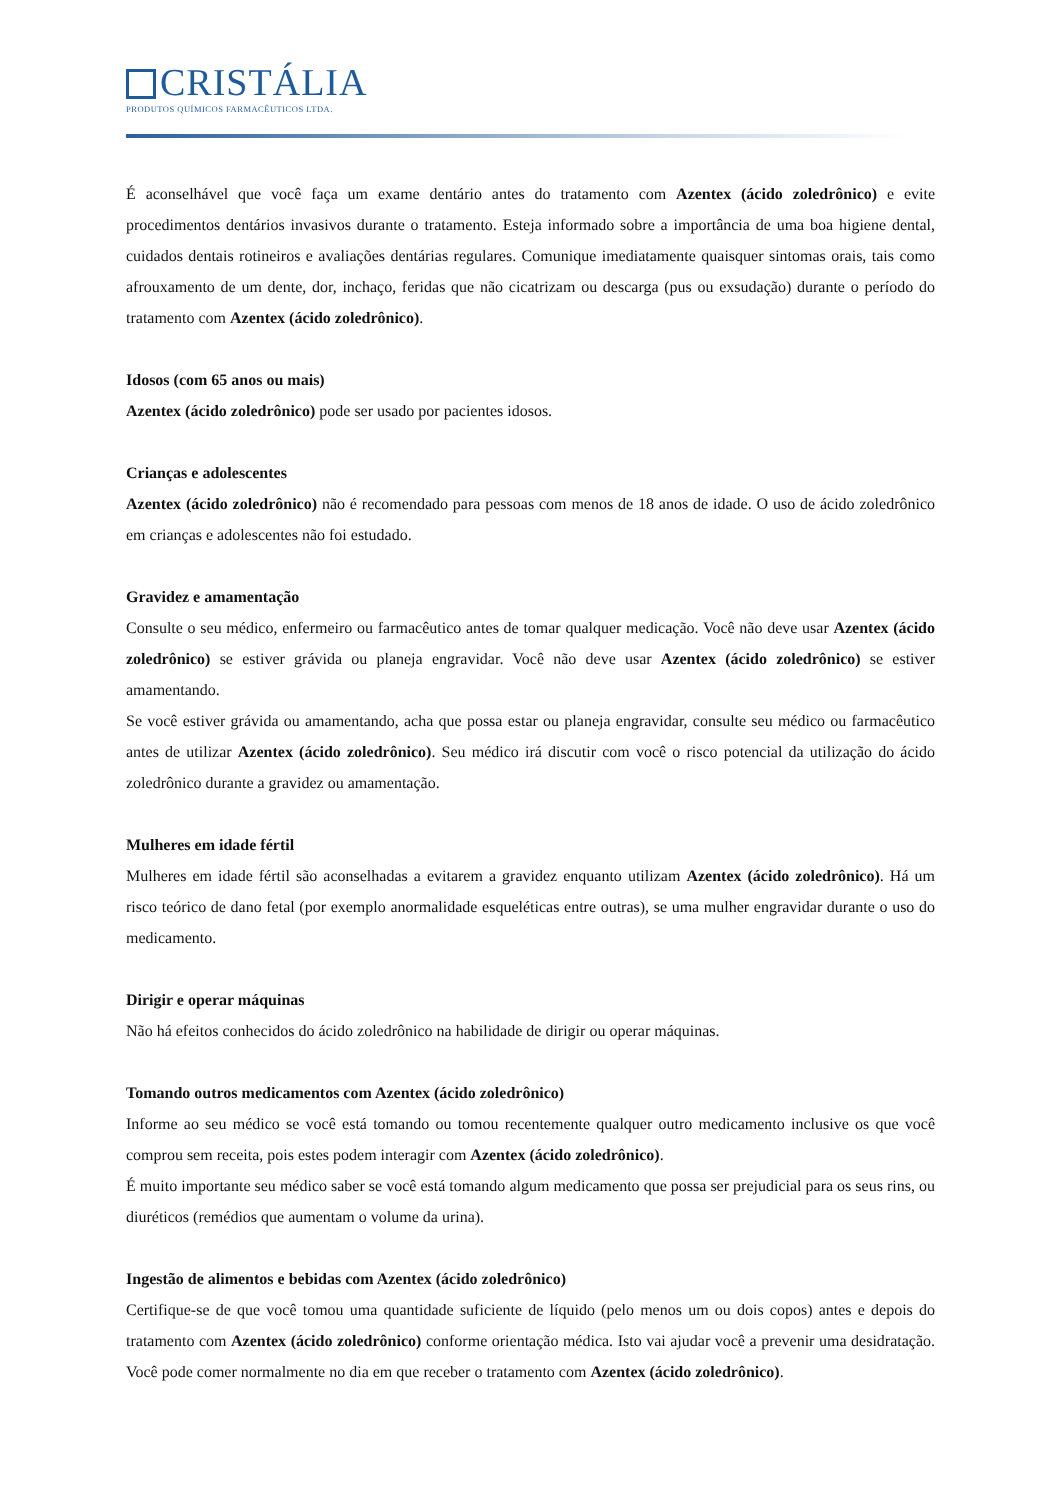CRISTÁLIA
PRODUTOS QUÍMICOS FARMACÊUTICOS LTDA.
É aconselhável que você faça um exame dentário antes do tratamento com Azentex (ácido zoledrônico) e evite procedimentos dentários invasivos durante o tratamento. Esteja informado sobre a importância de uma boa higiene dental, cuidados dentais rotineiros e avaliações dentárias regulares. Comunique imediatamente quaisquer sintomas orais, tais como afrouxamento de um dente, dor, inchaço, feridas que não cicatrizam ou descarga (pus ou exsudação) durante o período do tratamento com Azentex (ácido zoledrônico).
Idosos (com 65 anos ou mais)
Azentex (ácido zoledrônico) pode ser usado por pacientes idosos.
Crianças e adolescentes
Azentex (ácido zoledrônico) não é recomendado para pessoas com menos de 18 anos de idade. O uso de ácido zoledrônico em crianças e adolescentes não foi estudado.
Gravidez e amamentação
Consulte o seu médico, enfermeiro ou farmacêutico antes de tomar qualquer medicação. Você não deve usar Azentex (ácido zoledrônico) se estiver grávida ou planeja engravidar. Você não deve usar Azentex (ácido zoledrônico) se estiver amamentando.
Se você estiver grávida ou amamentando, acha que possa estar ou planeja engravidar, consulte seu médico ou farmacêutico antes de utilizar Azentex (ácido zoledrônico). Seu médico irá discutir com você o risco potencial da utilização do ácido zoledrônico durante a gravidez ou amamentação.
Mulheres em idade fértil
Mulheres em idade fértil são aconselhadas a evitarem a gravidez enquanto utilizam Azentex (ácido zoledrônico). Há um risco teórico de dano fetal (por exemplo anormalidade esqueléticas entre outras), se uma mulher engravidar durante o uso do medicamento.
Dirigir e operar máquinas
Não há efeitos conhecidos do ácido zoledrônico na habilidade de dirigir ou operar máquinas.
Tomando outros medicamentos com Azentex (ácido zoledrônico)
Informe ao seu médico se você está tomando ou tomou recentemente qualquer outro medicamento inclusive os que você comprou sem receita, pois estes podem interagir com Azentex (ácido zoledrônico).
É muito importante seu médico saber se você está tomando algum medicamento que possa ser prejudicial para os seus rins, ou diuréticos (remédios que aumentam o volume da urina).
Ingestão de alimentos e bebidas com Azentex (ácido zoledrônico)
Certifique-se de que você tomou uma quantidade suficiente de líquido (pelo menos um ou dois copos) antes e depois do tratamento com Azentex (ácido zoledrônico) conforme orientação médica. Isto vai ajudar você a prevenir uma desidratação. Você pode comer normalmente no dia em que receber o tratamento com Azentex (ácido zoledrônico).